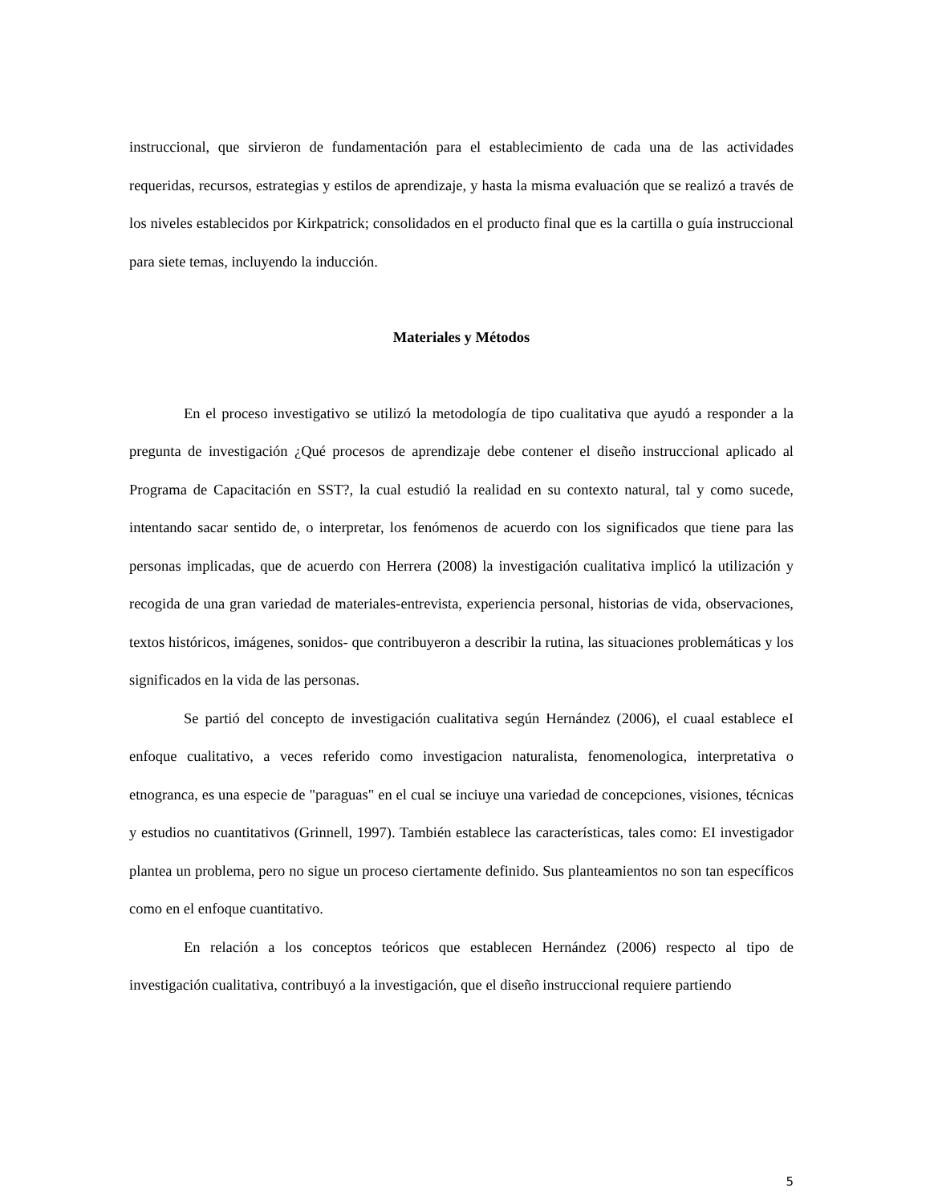instruccional, que sirvieron de fundamentación para el establecimiento de cada una de las actividades requeridas, recursos, estrategias y estilos de aprendizaje, y hasta la misma evaluación que se realizó a través de los niveles establecidos por Kirkpatrick; consolidados en el producto final que es la cartilla o guía instruccional para siete temas, incluyendo la inducción.
Materiales y Métodos
En el proceso investigativo se utilizó la metodología de tipo cualitativa que ayudó a responder a la pregunta de investigación ¿Qué procesos de aprendizaje debe contener el diseño instruccional aplicado al Programa de Capacitación en SST?, la cual estudió la realidad en su contexto natural, tal y como sucede, intentando sacar sentido de, o interpretar, los fenómenos de acuerdo con los significados que tiene para las personas implicadas, que de acuerdo con Herrera (2008) la investigación cualitativa implicó la utilización y recogida de una gran variedad de materiales-entrevista, experiencia personal, historias de vida, observaciones, textos históricos, imágenes, sonidos- que contribuyeron a describir la rutina, las situaciones problemáticas y los significados en la vida de las personas.
Se partió del concepto de investigación cualitativa según Hernández (2006), el cuaal establece eI enfoque cualitativo, a veces referido como investigacion naturalista, fenomenologica, interpretativa o etnogranca, es una especie de "paraguas" en el cual se inciuye una variedad de concepciones, visiones, técnicas y estudios no cuantitativos (Grinnell, 1997). También establece las características, tales como: EI investigador plantea un problema, pero no sigue un proceso ciertamente definido. Sus planteamientos no son tan específicos como en el enfoque cuantitativo.
En relación a los conceptos teóricos que establecen Hernández (2006) respecto al tipo de investigación cualitativa, contribuyó a la investigación, que el diseño instruccional requiere partiendo
5